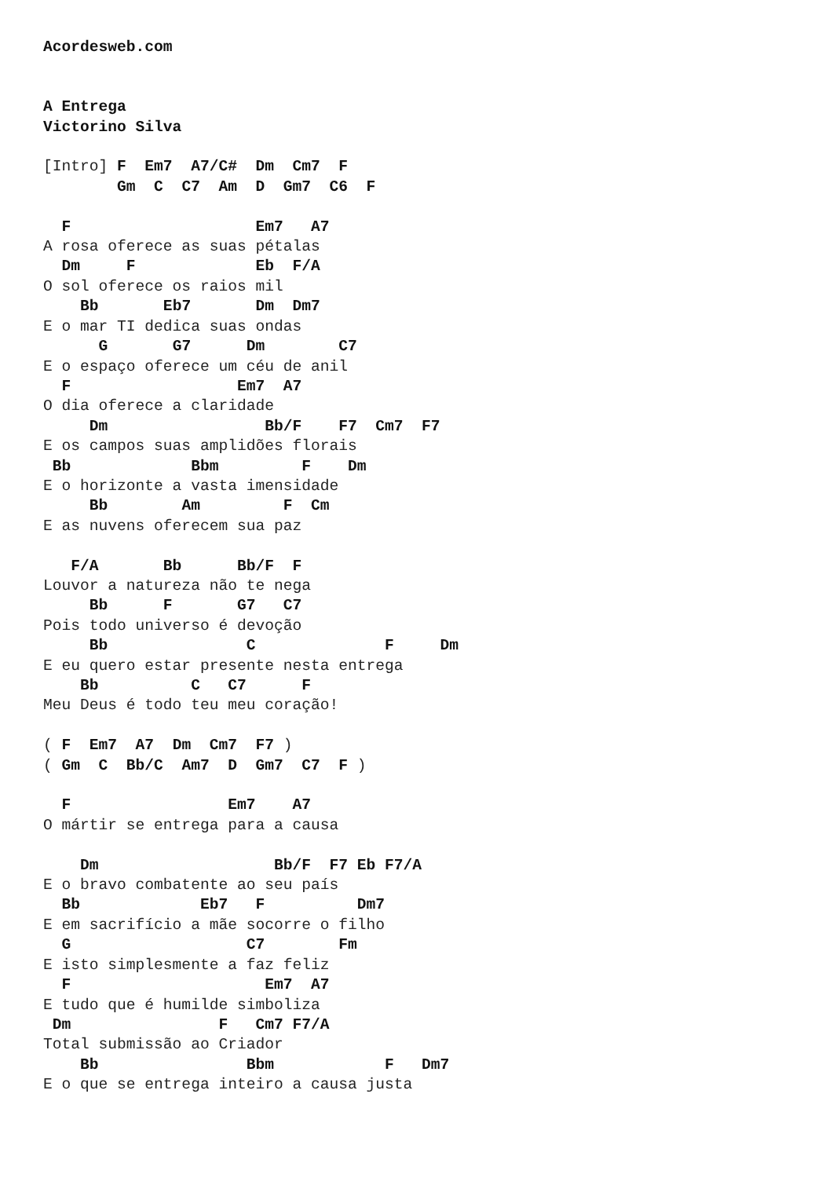Acordesweb.com


A Entrega
Victorino Silva

[Intro] F  Em7  A7/C#  Dm  Cm7  F
        Gm  C  C7  Am  D  Gm7  C6  F

  F                    Em7   A7
A rosa oferece as suas pétalas
  Dm     F             Eb  F/A
O sol oferece os raios mil
    Bb       Eb7       Dm  Dm7
E o mar TI dedica suas ondas
      G       G7      Dm        C7
E o espaço oferece um céu de anil
  F                  Em7  A7
O dia oferece a claridade
     Dm                 Bb/F    F7  Cm7  F7
E os campos suas amplidões florais
 Bb             Bbm         F    Dm
E o horizonte a vasta imensidade
     Bb        Am         F  Cm
E as nuvens oferecem sua paz

   F/A       Bb      Bb/F  F
Louvor a natureza não te nega
     Bb      F       G7   C7
Pois todo universo é devoção
     Bb               C              F     Dm
E eu quero estar presente nesta entrega
    Bb          C   C7      F
Meu Deus é todo teu meu coração!

( F  Em7  A7  Dm  Cm7  F7 )
( Gm  C  Bb/C  Am7  D  Gm7  C7  F )

  F                 Em7    A7
O mártir se entrega para a causa

    Dm                   Bb/F  F7 Eb F7/A
E o bravo combatente ao seu país
  Bb             Eb7   F          Dm7
E em sacrifício a mãe socorre o filho
  G                   C7        Fm
E isto simplesmente a faz feliz
  F                     Em7  A7
E tudo que é humilde simboliza
 Dm                F   Cm7 F7/A
Total submissão ao Criador
    Bb                Bbm            F   Dm7
E o que se entrega inteiro a causa justa